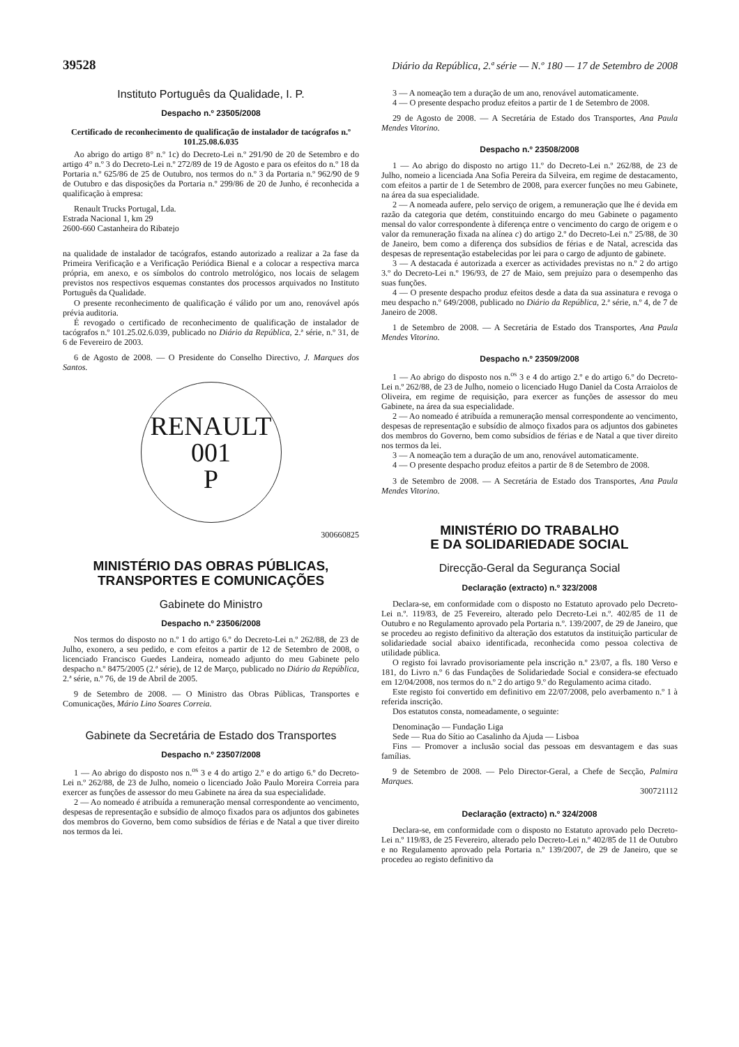39528 Diário da República, 2.ª série — N.º 180 — 17 de Setembro de 2008
Instituto Português da Qualidade, I. P.
Despacho n.º 23505/2008
Certificado de reconhecimento de qualificação de instalador de tacógrafos n.º 101.25.08.6.035
Ao abrigo do artigo 8° n.º 1c) do Decreto-Lei n.º 291/90 de 20 de Setembro e do artigo 4° n.º 3 do Decreto-Lei n.º 272/89 de 19 de Agosto e para os efeitos do n.º 18 da Portaria n.º 625/86 de 25 de Outubro, nos termos do n.º 3 da Portaria n.º 962/90 de 9 de Outubro e das disposições da Portaria n.º 299/86 de 20 de Junho, é reconhecida a qualificação à empresa:
Renault Trucks Portugal, Lda.
Estrada Nacional 1, km 29
2600-660 Castanheira do Ribatejo
na qualidade de instalador de tacógrafos, estando autorizado a realizar a 2a fase da Primeira Verificação e a Verificação Periódica Bienal e a colocar a respectiva marca própria, em anexo, e os símbolos do controlo metrológico, nos locais de selagem previstos nos respectivos esquemas constantes dos processos arquivados no Instituto Português da Qualidade.
O presente reconhecimento de qualificação é válido por um ano, renovável após prévia auditoria.
É revogado o certificado de reconhecimento de qualificação de instalador de tacógrafos n.º 101.25.02.6.039, publicado no Diário da República, 2.ª série, n.º 31, de 6 de Fevereiro de 2003.
6 de Agosto de 2008. — O Presidente do Conselho Directivo, J. Marques dos Santos.
RENAULT
001
P
300660825
MINISTÉRIO DAS OBRAS PÚBLICAS,
TRANSPORTES E COMUNICAÇÕES
Gabinete do Ministro
Despacho n.º 23506/2008
Nos termos do disposto no n.º 1 do artigo 6.º do Decreto-Lei n.º 262/88, de 23 de Julho, exonero, a seu pedido, e com efeitos a partir de 12 de Setembro de 2008, o licenciado Francisco Guedes Landeira, nomeado adjunto do meu Gabinete pelo despacho n.º 8475/2005 (2.ª série), de 12 de Março, publicado no Diário da República, 2.ª série, n.º 76, de 19 de Abril de 2005.
9 de Setembro de 2008. — O Ministro das Obras Públicas, Transportes e Comunicações, Mário Lino Soares Correia.
Gabinete da Secretária de Estado dos Transportes
Despacho n.º 23507/2008
1 — Ao abrigo do disposto nos n.<sup>os</sup> 3 e 4 do artigo 2.º e do artigo 6.º do Decreto-Lei n.º 262/88, de 23 de Julho, nomeio o licenciado João Paulo Moreira Correia para exercer as funções de assessor do meu Gabinete na área da sua especialidade.
2 — Ao nomeado é atribuída a remuneração mensal correspondente ao vencimento, despesas de representação e subsídio de almoço fixados para os adjuntos dos gabinetes dos membros do Governo, bem como subsídios de férias e de Natal a que tiver direito nos termos da lei.
3 — A nomeação tem a duração de um ano, renovável automaticamente.
4 — O presente despacho produz efeitos a partir de 1 de Setembro de 2008.
29 de Agosto de 2008. — A Secretária de Estado dos Transportes, Ana Paula Mendes Vitorino.
Despacho n.º 23508/2008
1 — Ao abrigo do disposto no artigo 11.º do Decreto-Lei n.º 262/88, de 23 de Julho, nomeio a licenciada Ana Sofia Pereira da Silveira, em regime de destacamento, com efeitos a partir de 1 de Setembro de 2008, para exercer funções no meu Gabinete, na área da sua especialidade.
2 — A nomeada aufere, pelo serviço de origem, a remuneração que lhe é devida em razão da categoria que detém, constituindo encargo do meu Gabinete o pagamento mensal do valor correspondente à diferença entre o vencimento do cargo de origem e o valor da remuneração fixada na alínea c) do artigo 2.º do Decreto-Lei n.º 25/88, de 30 de Janeiro, bem como a diferença dos subsídios de férias e de Natal, acrescida das despesas de representação estabelecidas por lei para o cargo de adjunto de gabinete.
3 — A destacada é autorizada a exercer as actividades previstas no n.º 2 do artigo 3.º do Decreto-Lei n.º 196/93, de 27 de Maio, sem prejuízo para o desempenho das suas funções.
4 — O presente despacho produz efeitos desde a data da sua assinatura e revoga o meu despacho n.º 649/2008, publicado no Diário da República, 2.ª série, n.º 4, de 7 de Janeiro de 2008.
1 de Setembro de 2008. — A Secretária de Estado dos Transportes, Ana Paula Mendes Vitorino.
Despacho n.º 23509/2008
1 — Ao abrigo do disposto nos n.<sup>os</sup> 3 e 4 do artigo 2.º e do artigo 6.º do Decreto-Lei n.º 262/88, de 23 de Julho, nomeio o licenciado Hugo Daniel da Costa Arraiolos de Oliveira, em regime de requisição, para exercer as funções de assessor do meu Gabinete, na área da sua especialidade.
2 — Ao nomeado é atribuída a remuneração mensal correspondente ao vencimento, despesas de representação e subsídio de almoço fixados para os adjuntos dos gabinetes dos membros do Governo, bem como subsídios de férias e de Natal a que tiver direito nos termos da lei.
3 — A nomeação tem a duração de um ano, renovável automaticamente.
4 — O presente despacho produz efeitos a partir de 8 de Setembro de 2008.
3 de Setembro de 2008. — A Secretária de Estado dos Transportes, Ana Paula Mendes Vitorino.
MINISTÉRIO DO TRABALHO
E DA SOLIDARIEDADE SOCIAL
Direcção-Geral da Segurança Social
Declaração (extracto) n.º 323/2008
Declara-se, em conformidade com o disposto no Estatuto aprovado pelo Decreto-Lei n.º. 119/83, de 25 Fevereiro, alterado pelo Decreto-Lei n.º. 402/85 de 11 de Outubro e no Regulamento aprovado pela Portaria n.º. 139/2007, de 29 de Janeiro, que se procedeu ao registo definitivo da alteração dos estatutos da instituição particular de solidariedade social abaixo identificada, reconhecida como pessoa colectiva de utilidade pública.
O registo foi lavrado provisoriamente pela inscrição n.º 23/07, a fls. 180 Verso e 181, do Livro n.º 6 das Fundações de Solidariedade Social e considera-se efectuado em 12/04/2008, nos termos do n.º 2 do artigo 9.º do Regulamento acima citado.
Este registo foi convertido em definitivo em 22/07/2008, pelo averbamento n.º 1 à referida inscrição.
Dos estatutos consta, nomeadamente, o seguinte:
Denominação — Fundação Liga
Sede — Rua do Sítio ao Casalinho da Ajuda — Lisboa
Fins — Promover a inclusão social das pessoas em desvantagem e das suas famílias.
9 de Setembro de 2008. — Pelo Director-Geral, a Chefe de Secção, Palmira Marques.
300721112
Declaração (extracto) n.º 324/2008
Declara-se, em conformidade com o disposto no Estatuto aprovado pelo Decreto-Lei n.º 119/83, de 25 Fevereiro, alterado pelo Decreto-Lei n.º 402/85 de 11 de Outubro e no Regulamento aprovado pela Portaria n.º 139/2007, de 29 de Janeiro, que se procedeu ao registo definitivo da